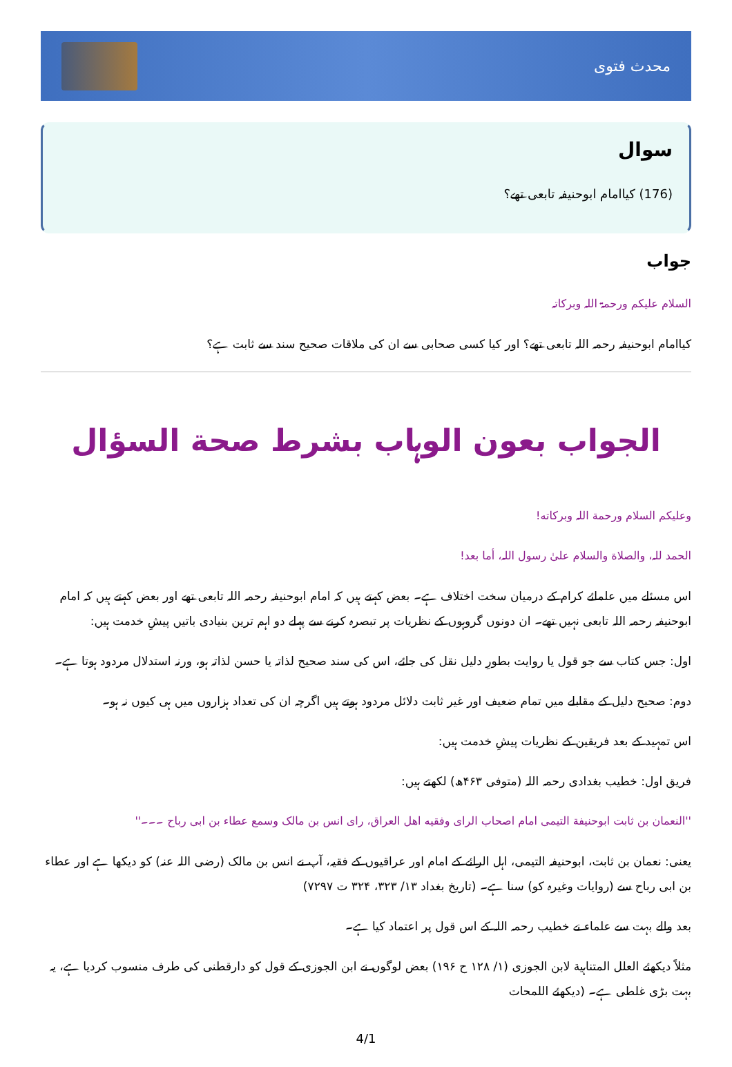محدث فتوی
سوال
(176) کیاامام ابوحنیفہ تابعی تھے؟
جواب
السلام علیکم ورحمۃ اللہ وبرکاتہ
کیاامام ابوحنیفہ رحمہ اللہ تابعی تھے؟ اور کیا کسی صحابی سے ان کی ملاقات صحیح سند سے ثابت ہے؟
الجواب بعون الوہاب بشرط صحة السؤال
وعلیکم السلام ورحمة اللہ وبرکاته!
الحمد للہ، والصلاة والسلام علىٰ رسول اللہ، أما بعد!
اس مسئلے میں علمائے کرام کے درمیان سخت اختلاف ہے۔ بعض کہتے ہیں کہ امام ابوحنیفہ رحمہ اللہ تابعی تھے اور بعض کہتے ہیں کہ امام ابوحنیفہ رحمہ اللہ تابعی نہیں تھے۔ ان دونوں گروہوں کے نظریات پر تبصرہ کرنے سے پہلے دو اہم ترین بنیادی باتیں پیشِ خدمت ہیں:
اول: جس کتاب سے جو قول یا روایت بطورِ دلیل نقل کی جائے، اس کی سند صحیح لذاتہ یا حسن لذاتہ ہو، ورنہ استدلال مردود ہوتا ہے۔
دوم: صحیح دلیل کے مقابلے میں تمام ضعیف اور غیر ثابت دلائل مردود ہوتے ہیں اگرچہ ان کی تعداد ہزاروں میں ہی کیوں نہ ہو۔
اس تمہید کے بعد فریقین کے نظریات پیشِ خدمت ہیں:
فریق اول: خطیب بغدادی رحمہ اللہ (متوفی ۴۶۳ھ) لکھتے ہیں:
''النعمان بن ثابت ابوحنیفة التیمی امام اصحاب الرای وفقیه اهل العراق، رای انس بن مالک وسمع عطاء بن ابی رباح ۔۔۔''
یعنی: نعمان بن ثابت، ابوحنیفہ التیمی، اہل الرائے کے امام اور عراقیوں کے فقیہ، آپ نے انس بن مالک (رضی اللہ عنہ) کو دیکھا ہے اور عطاء بن ابی رباح سے (روایات وغیرہ کو) سنا ہے۔ (تاریخ بغداد ۱۳/ ۳۲۳، ۳۲۴ ت ۷۲۹۷)
بعد والے بہت سے علماء نے خطیب رحمہ اللہ کے اس قول پر اعتماد کیا ہے۔
مثلاً دیکھئے العلل المتناہیة لابن الجوزی (۱/ ۱۲۸ ح ۱۹۶) بعض لوگوں نے ابن الجوزی کے قول کو دارقطنی کی طرف منسوب کردیا ہے، یہ بہت بڑی غلطی ہے۔ (دیکھئے اللمحات
4/1